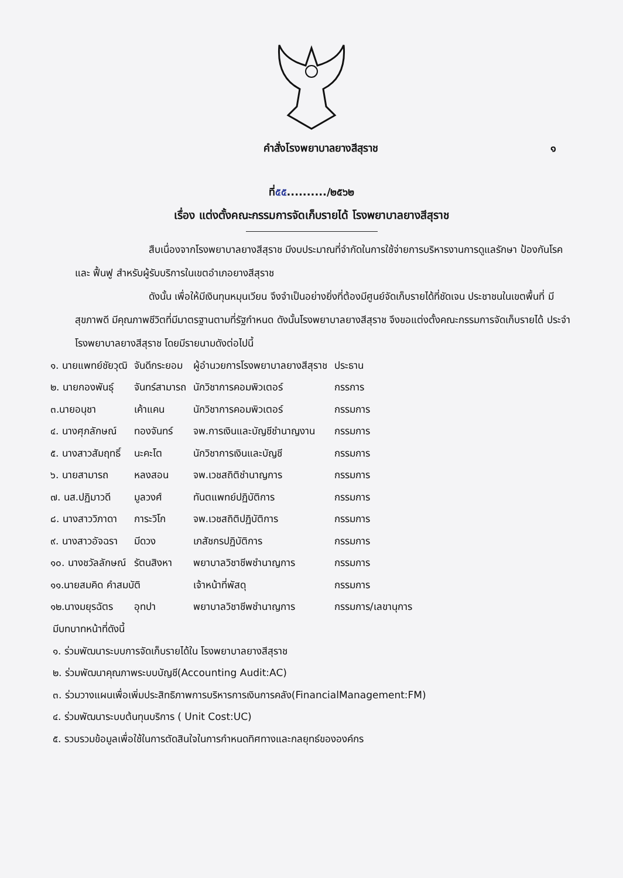คำสั่งโรงพยาบาลยางสีสุราช ๑
ที่๕๕........../๒๕๖๒
เรื่อง แต่งตั้งคณะกรรมการจัดเก็บรายได้ โรงพยาบาลยางสีสุราช
สืบเนื่องจากโรงพยาบาลยางสีสุราช มีงบประมาณที่จำกัดในการใช้จ่ายการบริหารงานการดูแลรักษา ป้องกันโรค และ ฟื้นฟู สำหรับผู้รับบริการในเขตอำเภอยางสีสุราช
ดังนั้น เพื่อให้มีเงินทุนหมุนเวียน จึงจำเป็นอย่างยิ่งที่ต้องมีศูนย์จัดเก็บรายได้ที่ชัดเจน ประชาชนในเขตพื้นที่ มีสุขภาพดี มีคุณภาพชีวิตที่มีมาตรฐานตามที่รัฐกำหนด ดังนั้นโรงพยาบาลยางสีสุราช จึงขอแต่งตั้งคณะกรรมการจัดเก็บรายได้ ประจำโรงพยาบาลยางสีสุราช โดยมีรายนามดังต่อไปนี้
| ๑. นายแพทย์ชัยวุฒิ | จันดีกระยอม | ผู้อำนวยการโรงพยาบาลยางสีสุราช | ประธาน |
| ๒. นายกองพันธุ์ | จันทร์สามารถ | นักวิชาการคอมพิวเตอร์ | กรรการ |
| ๓.นายอนุชา | เค้าแคน | นักวิชาการคอมพิวเตอร์ | กรรมการ |
| ๔. นางศุภลักษณ์ | ทองจันทร์ | จพ.การเงินและบัญชีชำนาญงาน | กรรมการ |
| ๕. นางสาวสัมฤทธิ์ | นะคะโต | นักวิชาการเงินและบัญชี | กรรมการ |
| ๖. นายสามารถ | หลงสอน | จพ.เวชสถิติชำนาญการ | กรรมการ |
| ๗. นส.ปฏิมาวดี | มูลวงศ์ | ทันตแพทย์ปฏิบัติการ | กรรมการ |
| ๘. นางสาววิภาดา | การะวิโก | จพ.เวชสถิติปฏิบัติการ | กรรมการ |
| ๙. นางสาวอัจฉรา | มีดวง | เภสัชกรปฏิบัติการ | กรรมการ |
| ๑๐. นางชวัลลักษณ์ | รัตนสิงหา | พยาบาลวิชาชีพชำนาญการ | กรรมการ |
| ๑๑.นายสมคิด คำสมบัติ | | เจ้าหน้าที่พัสดุ | กรรมการ |
| ๑๒.นางมยุรฉัตร | อุทปา | พยาบาลวิชาชีพชำนาญการ | กรรมการ/เลขานุการ |
มีบทบาทหน้าที่ดังนี้
๑. ร่วมพัฒนาระบบการจัดเก็บรายได้ใน โรงพยาบาลยางสีสุราช
๒. ร่วมพัฒนาคุณภาพระบบบัญชี(Accounting Audit:AC)
๓. ร่วมวางแผนเพื่อเพิ่มประสิทธิภาพการบริหารการเงินการคลัง(FinancialManagement:FM)
๔. ร่วมพัฒนาระบบต้นทุนบริการ ( Unit Cost:UC)
๕. รวบรวมข้อมูลเพื่อใช้ในการตัดสินใจในการกำหนดทิศทางและกลยุทธ์ขององค์กร